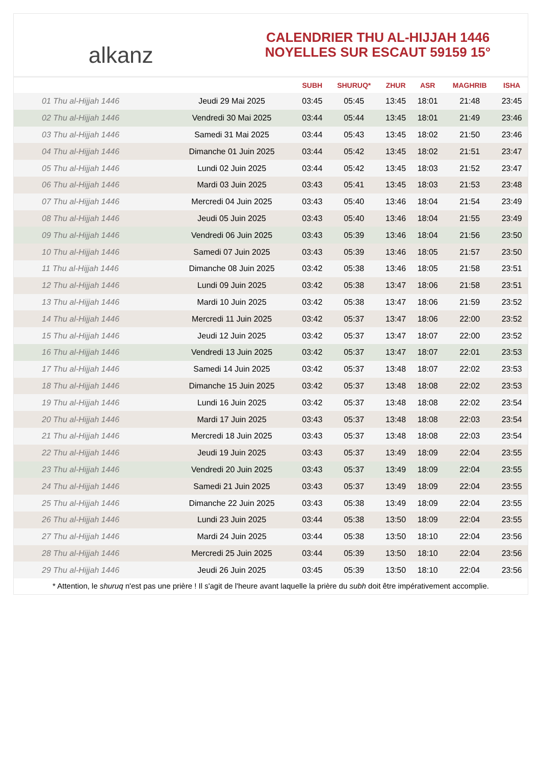alkanz
CALENDRIER THU AL-HIJJAH 1446
NOYELLES SUR ESCAUT 59159 15°
| | | SUBH | SHURUQ* | ZHUR | ASR | MAGHRIB | ISHA |
| --- | --- | --- | --- | --- | --- | --- | --- |
| 01 Thu al-Hijjah 1446 | Jeudi 29 Mai 2025 | 03:45 | 05:45 | 13:45 | 18:01 | 21:48 | 23:45 |
| 02 Thu al-Hijjah 1446 | Vendredi 30 Mai 2025 | 03:44 | 05:44 | 13:45 | 18:01 | 21:49 | 23:46 |
| 03 Thu al-Hijjah 1446 | Samedi 31 Mai 2025 | 03:44 | 05:43 | 13:45 | 18:02 | 21:50 | 23:46 |
| 04 Thu al-Hijjah 1446 | Dimanche 01 Juin 2025 | 03:44 | 05:42 | 13:45 | 18:02 | 21:51 | 23:47 |
| 05 Thu al-Hijjah 1446 | Lundi 02 Juin 2025 | 03:44 | 05:42 | 13:45 | 18:03 | 21:52 | 23:47 |
| 06 Thu al-Hijjah 1446 | Mardi 03 Juin 2025 | 03:43 | 05:41 | 13:45 | 18:03 | 21:53 | 23:48 |
| 07 Thu al-Hijjah 1446 | Mercredi 04 Juin 2025 | 03:43 | 05:40 | 13:46 | 18:04 | 21:54 | 23:49 |
| 08 Thu al-Hijjah 1446 | Jeudi 05 Juin 2025 | 03:43 | 05:40 | 13:46 | 18:04 | 21:55 | 23:49 |
| 09 Thu al-Hijjah 1446 | Vendredi 06 Juin 2025 | 03:43 | 05:39 | 13:46 | 18:04 | 21:56 | 23:50 |
| 10 Thu al-Hijjah 1446 | Samedi 07 Juin 2025 | 03:43 | 05:39 | 13:46 | 18:05 | 21:57 | 23:50 |
| 11 Thu al-Hijjah 1446 | Dimanche 08 Juin 2025 | 03:42 | 05:38 | 13:46 | 18:05 | 21:58 | 23:51 |
| 12 Thu al-Hijjah 1446 | Lundi 09 Juin 2025 | 03:42 | 05:38 | 13:47 | 18:06 | 21:58 | 23:51 |
| 13 Thu al-Hijjah 1446 | Mardi 10 Juin 2025 | 03:42 | 05:38 | 13:47 | 18:06 | 21:59 | 23:52 |
| 14 Thu al-Hijjah 1446 | Mercredi 11 Juin 2025 | 03:42 | 05:37 | 13:47 | 18:06 | 22:00 | 23:52 |
| 15 Thu al-Hijjah 1446 | Jeudi 12 Juin 2025 | 03:42 | 05:37 | 13:47 | 18:07 | 22:00 | 23:52 |
| 16 Thu al-Hijjah 1446 | Vendredi 13 Juin 2025 | 03:42 | 05:37 | 13:47 | 18:07 | 22:01 | 23:53 |
| 17 Thu al-Hijjah 1446 | Samedi 14 Juin 2025 | 03:42 | 05:37 | 13:48 | 18:07 | 22:02 | 23:53 |
| 18 Thu al-Hijjah 1446 | Dimanche 15 Juin 2025 | 03:42 | 05:37 | 13:48 | 18:08 | 22:02 | 23:53 |
| 19 Thu al-Hijjah 1446 | Lundi 16 Juin 2025 | 03:42 | 05:37 | 13:48 | 18:08 | 22:02 | 23:54 |
| 20 Thu al-Hijjah 1446 | Mardi 17 Juin 2025 | 03:43 | 05:37 | 13:48 | 18:08 | 22:03 | 23:54 |
| 21 Thu al-Hijjah 1446 | Mercredi 18 Juin 2025 | 03:43 | 05:37 | 13:48 | 18:08 | 22:03 | 23:54 |
| 22 Thu al-Hijjah 1446 | Jeudi 19 Juin 2025 | 03:43 | 05:37 | 13:49 | 18:09 | 22:04 | 23:55 |
| 23 Thu al-Hijjah 1446 | Vendredi 20 Juin 2025 | 03:43 | 05:37 | 13:49 | 18:09 | 22:04 | 23:55 |
| 24 Thu al-Hijjah 1446 | Samedi 21 Juin 2025 | 03:43 | 05:37 | 13:49 | 18:09 | 22:04 | 23:55 |
| 25 Thu al-Hijjah 1446 | Dimanche 22 Juin 2025 | 03:43 | 05:38 | 13:49 | 18:09 | 22:04 | 23:55 |
| 26 Thu al-Hijjah 1446 | Lundi 23 Juin 2025 | 03:44 | 05:38 | 13:50 | 18:09 | 22:04 | 23:55 |
| 27 Thu al-Hijjah 1446 | Mardi 24 Juin 2025 | 03:44 | 05:38 | 13:50 | 18:10 | 22:04 | 23:56 |
| 28 Thu al-Hijjah 1446 | Mercredi 25 Juin 2025 | 03:44 | 05:39 | 13:50 | 18:10 | 22:04 | 23:56 |
| 29 Thu al-Hijjah 1446 | Jeudi 26 Juin 2025 | 03:45 | 05:39 | 13:50 | 18:10 | 22:04 | 23:56 |
* Attention, le shuruq n'est pas une prière ! Il s'agit de l'heure avant laquelle la prière du subh doit être impérativement accomplie.